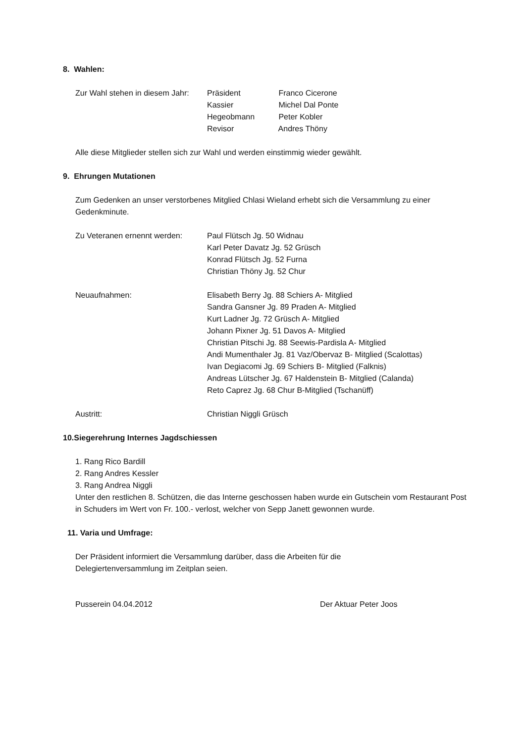8. Wahlen:
Zur Wahl stehen in diesem Jahr:
Präsident Franco Cicerone
Kassier Michel Dal Ponte
Hegeobmann Peter Kobler
Revisor Andres Thöny
Alle diese Mitglieder stellen sich zur Wahl und werden einstimmig wieder gewählt.
9. Ehrungen Mutationen
Zum Gedenken an unser verstorbenes Mitglied Chlasi Wieland erhebt sich die Versammlung zu einer Gedenkminute.
Zu Veteranen ernennt werden:
Paul Flütsch Jg. 50 Widnau
Karl Peter Davatz Jg. 52 Grüsch
Konrad Flütsch Jg. 52 Furna
Christian Thöny Jg. 52 Chur
Neuaufnahmen: Elisabeth Berry Jg. 88 Schiers A- Mitglied
Sandra Gansner Jg. 89 Praden A- Mitglied
Kurt Ladner Jg. 72 Grüsch A- Mitglied
Johann Pixner Jg. 51 Davos A- Mitglied
Christian Pitschi Jg. 88 Seewis-Pardisla A- Mitglied
Andi Mumenthaler Jg. 81 Vaz/Obervaz B- Mitglied (Scalottas)
Ivan Degiacomi Jg. 69 Schiers B- Mitglied (Falknis)
Andreas Lütscher Jg. 67 Haldenstein B- Mitglied (Calanda)
Reto Caprez Jg. 68 Chur B-Mitglied (Tschanüff)
Austritt: Christian Niggli Grüsch
10.Siegerehrung Internes Jagdschiessen
1. Rang Rico Bardill
2. Rang Andres Kessler
3. Rang Andrea Niggli
Unter den restlichen 8. Schützen, die das Interne geschossen haben wurde ein Gutschein vom Restaurant Post in Schuders im Wert von Fr. 100.- verlost, welcher von Sepp Janett gewonnen wurde.
11. Varia und Umfrage:
Der Präsident informiert die Versammlung darüber, dass die Arbeiten für die Delegiertenversammlung im Zeitplan seien.
Pusserein 04.04.2012 Der Aktuar Peter Joos